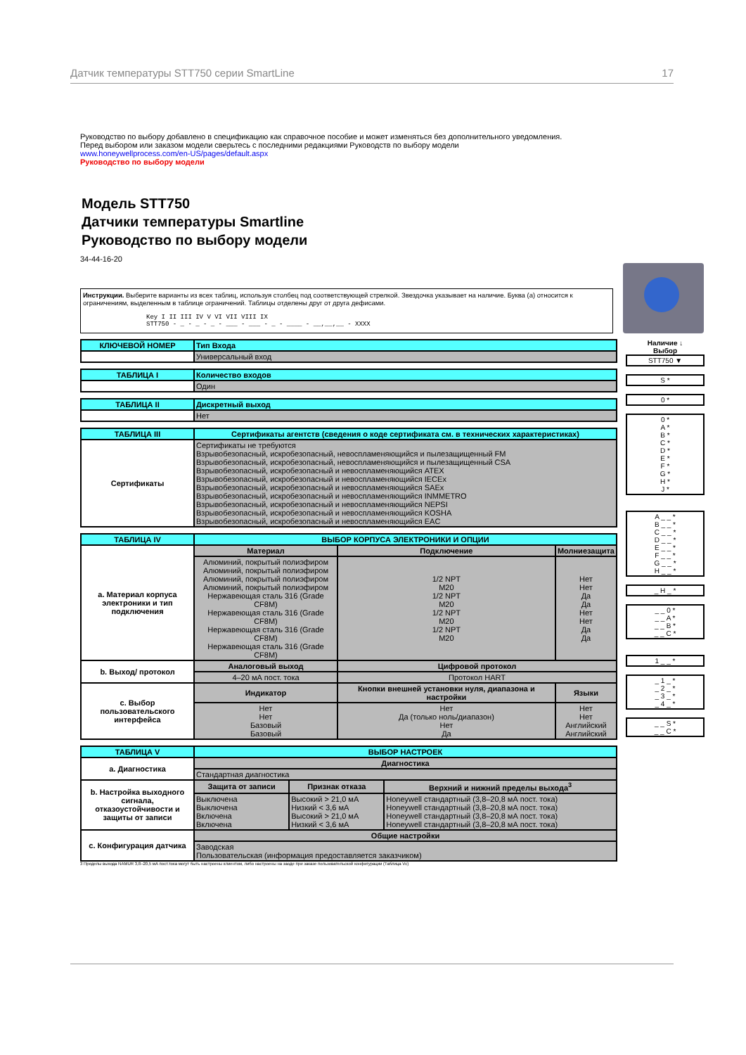Датчик температуры STT750 серии SmartLine 17
Руководство по выбору добавлено в спецификацию как справочное пособие и может изменяться без дополнительного уведомления.
Перед выбором или заказом модели сверьтесь с последними редакциями Руководств по выбору модели
www.honeywellprocess.com/en-US/pages/default.aspx
Руководство по выбору модели
Модель STT750
Датчики температуры Smartline
Руководство по выбору модели
34-44-16-20
Инструкции. Выберите варианты из всех таблиц, используя столбец под соответствующей стрелкой. Звездочка указывает на наличие. Буква (а) относится к ограничениям, выделенным в таблице ограничений. Таблицы отделены друг от друга дефисами.
Key I II III IV V VI VII VIII IX
STT750 - _ - _ - _ - ___ - ___ - _ - ____ - __,__,__ - XXXX
| КЛЮЧЕВОЙ НОМЕР | Тип Входа |
| | Универсальный вход |
| ТАБЛИЦА I | Количество входов |
| | Один |
| ТАБЛИЦА II | Дискретный выход |
| | Нет |
| ТАБЛИЦА III | Сертификаты агентств (сведения о коде сертификата см. в технических характеристиках) |
| Сертификаты | Сертификаты не требуются Взрывобезопасный, искробезопасный, невоспламеняющийся и пылезащищенный FM Взрывобезопасный, искробезопасный, невоспламеняющийся и пылезащищенный CSA Взрывобезопасный, искробезопасный и невоспламеняющийся ATEX Взрывобезопасный, искробезопасный и невоспламеняющийся IECEx Взрывобезопасный, искробезопасный и невоспламеняющийся SAEx Взрывобезопасный, искробезопасный и невоспламеняющийся INMMETRO Взрывобезопасный, искробезопасный и невоспламеняющийся NEPSI Взрывобезопасный, искробезопасный и невоспламеняющийся KOSHA Взрывобезопасный, искробезопасный и невоспламеняющийся EAC |
| ТАБЛИЦА IV | ВЫБОР КОРПУСА ЭЛЕКТРОНИКИ И ОПЦИИ | | |
| a. Материал корпуса электроники и тип подключения | Материал | Подключение | Молниезащита |
| | Алюминий, покрытый полиэфиром Алюминий, покрытый полиэфиром Алюминий, покрытый полиэфиром Алюминий, покрытый полиэфиром Нержавеющая сталь 316 (Grade CF8M) Нержавеющая сталь 316 (Grade CF8M) Нержавеющая сталь 316 (Grade CF8M) Нержавеющая сталь 316 (Grade CF8M) | 1/2 NPT M20 1/2 NPT M20 1/2 NPT M20 1/2 NPT M20 | Нет Нет Да Да Нет Нет Да Да |
| b. Выход/ протокол | Аналоговый выход | Цифровой протокол | |
| | 4–20 мА пост. тока | Протокол HART | |
| c. Выбор пользовательского интерфейса | Индикатор | Кнопки внешней установки нуля, диапазона и настройки | Языки |
| | Нет Нет Базовый Базовый | Нет Да (только ноль/диапазон) Нет Да | Нет Нет Английский Английский |
| ТАБЛИЦА V | ВЫБОР НАСТРОЕК | | |
| a. Диагностика | Диагностика | | |
| | Стандартная диагностика | | |
| b. Настройка выходного сигнала, отказоустойчивости и защиты от записи | Защита от записи | Признак отказа | Верхний и нижний пределы выхода<sup>3</sup> |
| | Выключена Выключена Включена Включена | Высокий > 21,0 мА Низкий < 3,6 мА Высокий > 21,0 мА Низкий < 3,6 мА | Honeywell стандартный (3,8–20,8 мА пост. тока) Honeywell стандартный (3,8–20,8 мА пост. тока) Honeywell стандартный (3,8–20,8 мА пост. тока) Honeywell стандартный (3,8–20,8 мА пост. тока) |
| c. Конфигурация датчика | Общие настройки | | |
| | Заводская Пользовательская (информация предоставляется заказчиком) | | |
3 Пределы выхода NAMUR 3,8–20,5 мА пост.тока могут быть настроены клиентом, либо настроены на заоде при заказе пользовательской конфигурации (Таблица Vc)
Наличие ↓
Выбор
STT750 ▼
S *
0 *
0 *
A *
B *
C *
D *
E *
F *
G *
H *
J *
A _ _ *
B _ _ *
C _ _ *
D _ _ *
E _ _ *
F _ _ *
G _ _ *
H _ _ *
_ H _ *
_ _ 0 *
_ _ A *
_ _ B *
_ _ C *
1 _ _ *
_ 1 _ *
_ 2 _ *
_ 3 _ *
_ 4 _ *
_ _ S *
_ _ C *